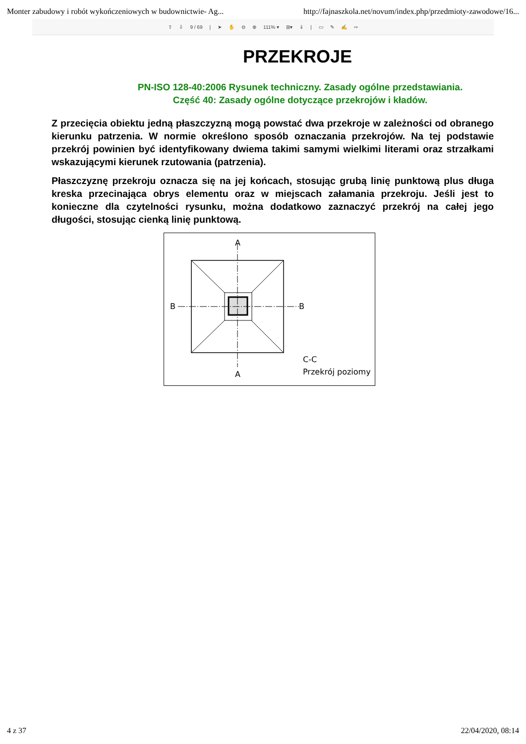Monter zabudowy i robót wykończeniowych w budownictwie- Ag... http://fajnaszkola.net/novum/index.php/przedmioty-zawodowe/16...
⇧ ⇩ 9 / 69 | ➤ ✋ ⊖ ⊕ 111% ▾ ⊞▾ ⇓ | ▭ ✎ ✍ ⇨
PRZEKROJE
PN-ISO 128-40:2006 Rysunek techniczny. Zasady ogólne przedstawiania.
Część 40: Zasady ogólne dotyczące przekrojów i kładów.
Z przecięcia obiektu jedną płaszczyzną mogą powstać dwa przekroje w zależności od obranego kierunku patrzenia. W normie określono sposób oznaczania przekrojów. Na tej podstawie przekrój powinien być identyfikowany dwiema takimi samymi wielkimi literami oraz strzałkami wskazującymi kierunek rzutowania (patrzenia).
Płaszczyznę przekroju oznacza się na jej końcach, stosując grubą linię punktową plus długa kreska przecinająca obrys elementu oraz w miejscach załamania przekroju. Jeśli jest to konieczne dla czytelności rysunku, można dodatkowo zaznaczyć przekrój na całej jego długości, stosując cienką linię punktową.
A
A
B
B
C-C
Przekrój poziomy
4 z 37 22/04/2020, 08:14